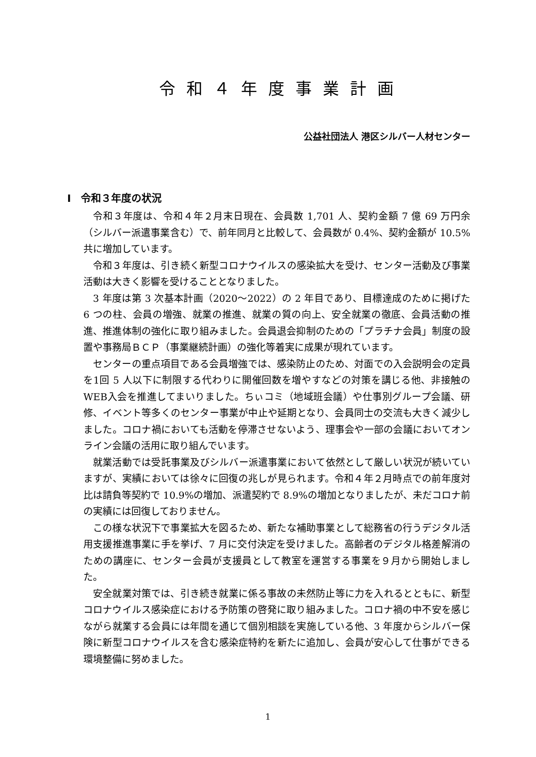令和４年度事業計画
公益社団法人 港区シルバー人材センター
Ⅰ　令和３年度の状況
令和３年度は、令和４年２月末日現在、会員数 1,701 人、契約金額 7 億 69 万円余（シルバー派遣事業含む）で、前年同月と比較して、会員数が 0.4%、契約金額が 10.5%共に増加しています。
令和３年度は、引き続く新型コロナウイルスの感染拡大を受け、センター活動及び事業活動は大きく影響を受けることとなりました。
3 年度は第 3 次基本計画（2020～2022）の 2 年目であり、目標達成のために掲げた 6 つの柱、会員の増強、就業の推進、就業の質の向上、安全就業の徹底、会員活動の推進、推進体制の強化に取り組みました。会員退会抑制のための「プラチナ会員」制度の設置や事務局ＢＣＰ（事業継続計画）の強化等着実に成果が現れています。
センターの重点項目である会員増強では、感染防止のため、対面での入会説明会の定員を1回 5 人以下に制限する代わりに開催回数を増やすなどの対策を講じる他、非接触のWEB入会を推進してまいりました。ちぃコミ（地域班会議）や仕事別グループ会議、研修、イベント等多くのセンター事業が中止や延期となり、会員同士の交流も大きく減少しました。コロナ禍においても活動を停滞させないよう、理事会や一部の会議においてオンライン会議の活用に取り組んでいます。
就業活動では受託事業及びシルバー派遣事業において依然として厳しい状況が続いていますが、実績においては徐々に回復の兆しが見られます。令和４年２月時点での前年度対比は請負等契約で 10.9%の増加、派遣契約で 8.9%の増加となりましたが、未だコロナ前の実績には回復しておりません。
この様な状況下で事業拡大を図るため、新たな補助事業として総務省の行うデジタル活用支援推進事業に手を挙げ、7 月に交付決定を受けました。高齢者のデジタル格差解消のための講座に、センター会員が支援員として教室を運営する事業を９月から開始しました。
安全就業対策では、引き続き就業に係る事故の未然防止等に力を入れるとともに、新型コロナウイルス感染症における予防策の啓発に取り組みました。コロナ禍の中不安を感じながら就業する会員には年間を通じて個別相談を実施している他、3 年度からシルバー保険に新型コロナウイルスを含む感染症特約を新たに追加し、会員が安心して仕事ができる環境整備に努めました。
1